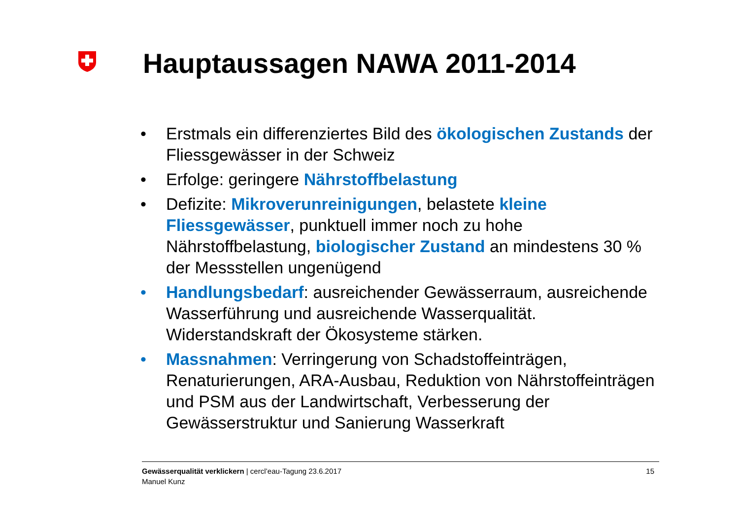Hauptaussagen NAWA 2011-2014
• Erstmals ein differenziertes Bild des ökologischen Zustands der Fliessgewässer in der Schweiz
• Erfolge: geringere Nährstoffbelastung
• Defizite: Mikroverunreinigungen, belastete kleine Fliessgewässer, punktuell immer noch zu hohe Nährstoffbelastung, biologischer Zustand an mindestens 30 % der Messstellen ungenügend
• Handlungsbedarf: ausreichender Gewässerraum, ausreichende Wasserführung und ausreichende Wasserqualität. Widerstandskraft der Ökosysteme stärken.
• Massnahmen: Verringerung von Schadstoffeinträgen, Renaturierungen, ARA-Ausbau, Reduktion von Nährstoffeinträgen und PSM aus der Landwirtschaft, Verbesserung der Gewässerstruktur und Sanierung Wasserkraft
Gewässerqualität verklickern | cercl’eau-Tagung 23.6.2017
Manuel Kunz
15